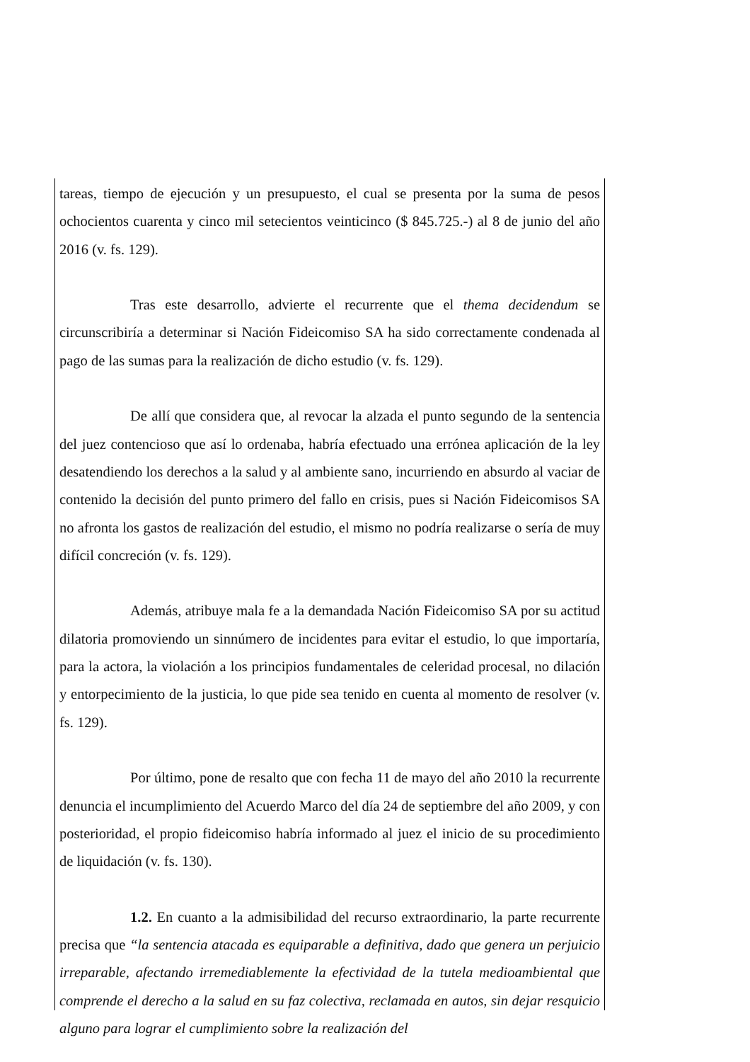tareas, tiempo de ejecución y un presupuesto, el cual se presenta por la suma de pesos ochocientos cuarenta y cinco mil setecientos veinticinco ($ 845.725.-) al 8 de junio del año 2016 (v. fs. 129).
Tras este desarrollo, advierte el recurrente que el thema decidendum se circunscribiría a determinar si Nación Fideicomiso SA ha sido correctamente condenada al pago de las sumas para la realización de dicho estudio (v. fs. 129).
De allí que considera que, al revocar la alzada el punto segundo de la sentencia del juez contencioso que así lo ordenaba, habría efectuado una errónea aplicación de la ley desatendiendo los derechos a la salud y al ambiente sano, incurriendo en absurdo al vaciar de contenido la decisión del punto primero del fallo en crisis, pues si Nación Fideicomisos SA no afronta los gastos de realización del estudio, el mismo no podría realizarse o sería de muy difícil concreción (v. fs. 129).
Además, atribuye mala fe a la demandada Nación Fideicomiso SA por su actitud dilatoria promoviendo un sinnúmero de incidentes para evitar el estudio, lo que importaría, para la actora, la violación a los principios fundamentales de celeridad procesal, no dilación y entorpecimiento de la justicia, lo que pide sea tenido en cuenta al momento de resolver (v. fs. 129).
Por último, pone de resalto que con fecha 11 de mayo del año 2010 la recurrente denuncia el incumplimiento del Acuerdo Marco del día 24 de septiembre del año 2009, y con posterioridad, el propio fideicomiso habría informado al juez el inicio de su procedimiento de liquidación (v. fs. 130).
1.2. En cuanto a la admisibilidad del recurso extraordinario, la parte recurrente precisa que “la sentencia atacada es equiparable a definitiva, dado que genera un perjuicio irreparable, afectando irremediablemente la efectividad de la tutela medioambiental que comprende el derecho a la salud en su faz colectiva, reclamada en autos, sin dejar resquicio alguno para lograr el cumplimiento sobre la realización del